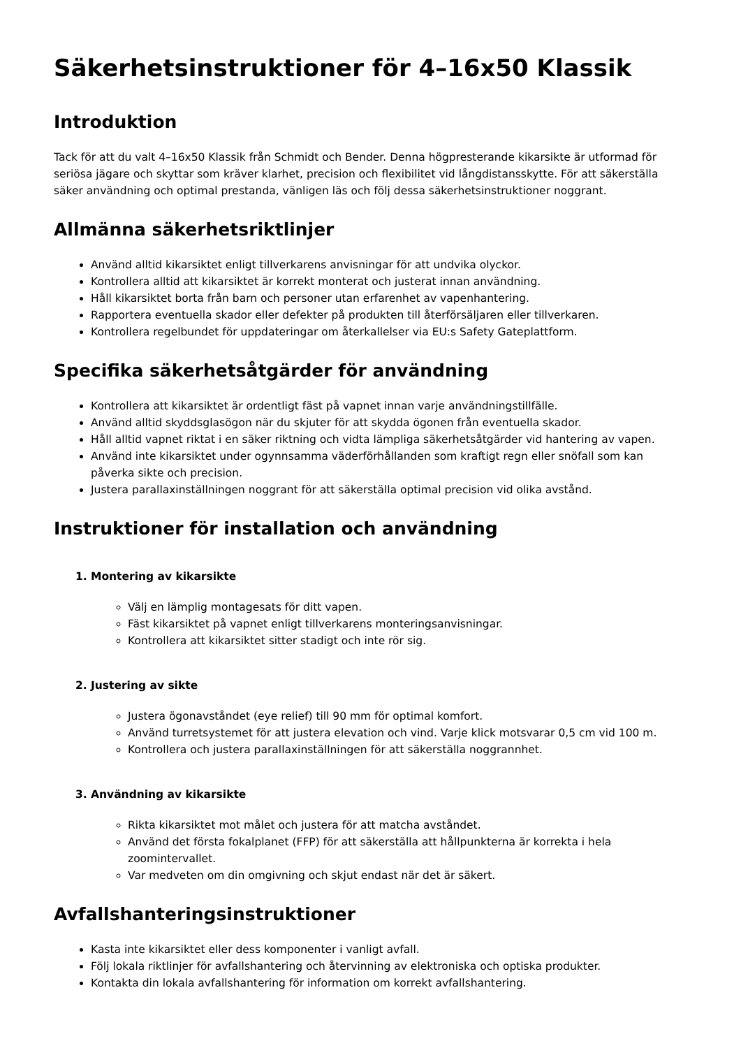Säkerhetsinstruktioner för 4–16x50 Klassik
Introduktion
Tack för att du valt 4–16x50 Klassik från Schmidt och Bender. Denna högpresterande kikarsikte är utformad för seriösa jägare och skyttar som kräver klarhet, precision och flexibilitet vid långdistansskytte. För att säkerställa säker användning och optimal prestanda, vänligen läs och följ dessa säkerhetsinstruktioner noggrant.
Allmänna säkerhetsriktlinjer
Använd alltid kikarsiktet enligt tillverkarens anvisningar för att undvika olyckor.
Kontrollera alltid att kikarsiktet är korrekt monterat och justerat innan användning.
Håll kikarsiktet borta från barn och personer utan erfarenhet av vapenhantering.
Rapportera eventuella skador eller defekter på produkten till återförsäljaren eller tillverkaren.
Kontrollera regelbundet för uppdateringar om återkallelser via EU:s Safety Gateplattform.
Specifika säkerhetsåtgärder för användning
Kontrollera att kikarsiktet är ordentligt fäst på vapnet innan varje användningstillfälle.
Använd alltid skyddsglasögon när du skjuter för att skydda ögonen från eventuella skador.
Håll alltid vapnet riktat i en säker riktning och vidta lämpliga säkerhetsåtgärder vid hantering av vapen.
Använd inte kikarsiktet under ogynnsamma väderförhållanden som kraftigt regn eller snöfall som kan påverka sikte och precision.
Justera parallaxinställningen noggrant för att säkerställa optimal precision vid olika avstånd.
Instruktioner för installation och användning
1. Montering av kikarsikte
Välj en lämplig montagesats för ditt vapen.
Fäst kikarsiktet på vapnet enligt tillverkarens monteringsanvisningar.
Kontrollera att kikarsiktet sitter stadigt och inte rör sig.
2. Justering av sikte
Justera ögonavståndet (eye relief) till 90 mm för optimal komfort.
Använd turretsystemet för att justera elevation och vind. Varje klick motsvarar 0,5 cm vid 100 m.
Kontrollera och justera parallaxinställningen för att säkerställa noggrannhet.
3. Användning av kikarsikte
Rikta kikarsiktet mot målet och justera för att matcha avståndet.
Använd det första fokalplanet (FFP) för att säkerställa att hållpunkterna är korrekta i hela zoomintervallet.
Var medveten om din omgivning och skjut endast när det är säkert.
Avfallshanteringsinstruktioner
Kasta inte kikarsiktet eller dess komponenter i vanligt avfall.
Följ lokala riktlinjer för avfallshantering och återvinning av elektroniska och optiska produkter.
Kontakta din lokala avfallshantering för information om korrekt avfallshantering.